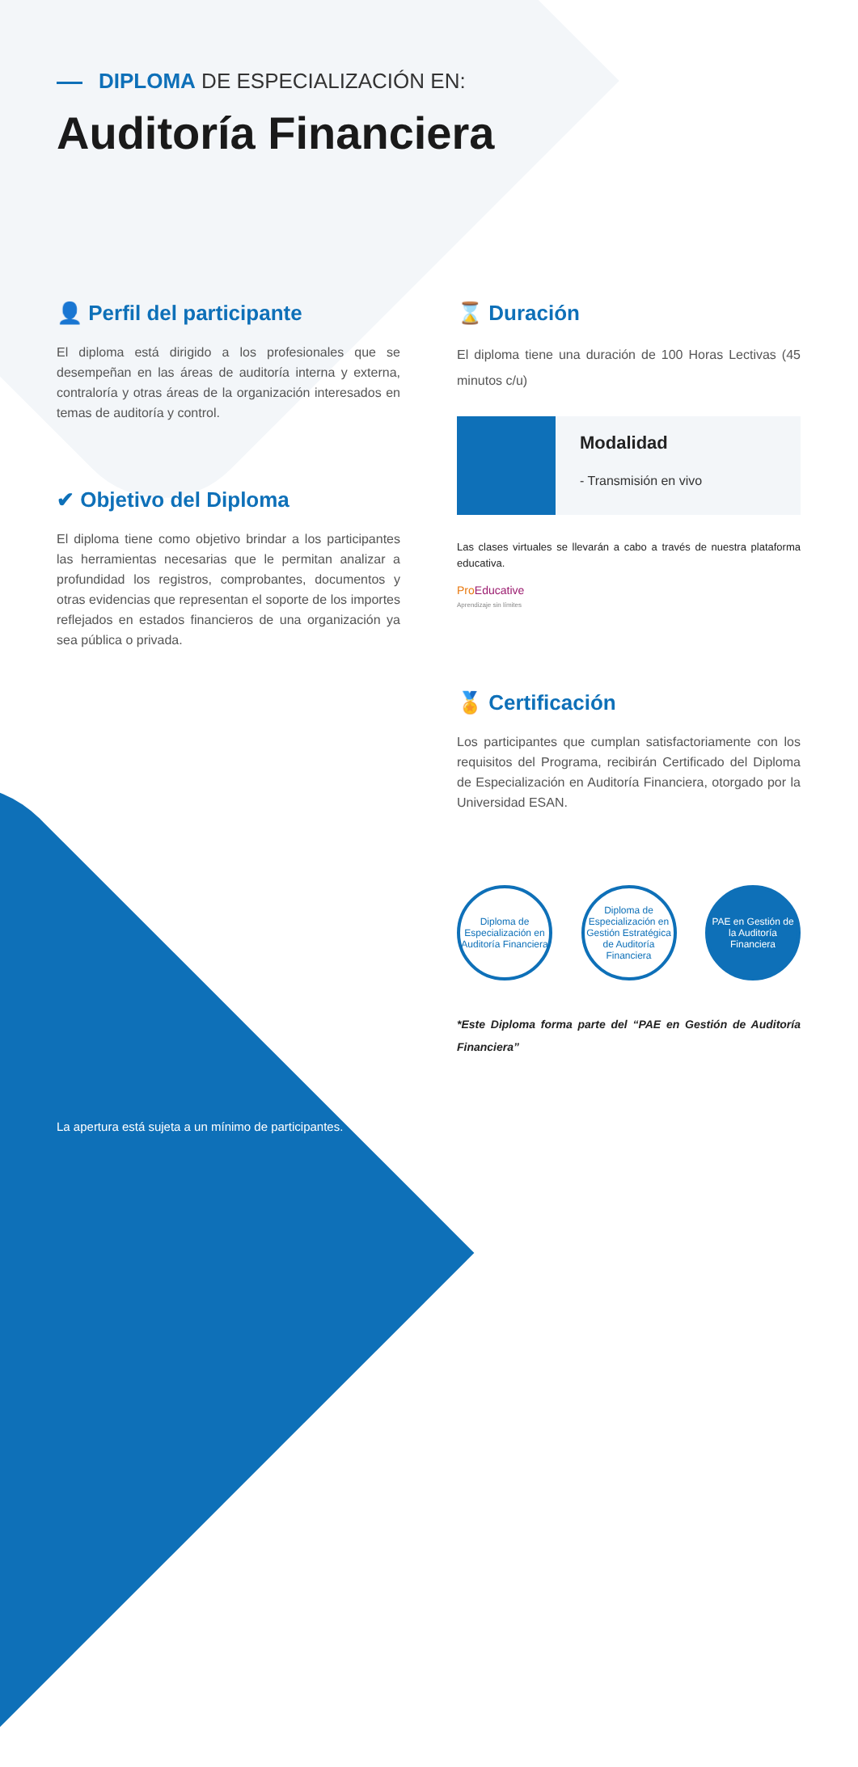DIPLOMA DE ESPECIALIZACIÓN EN:
Auditoría Financiera
👤 Perfil del participante
El diploma está dirigido a los profesionales que se desempeñan en las áreas de auditoría interna y externa, contraloría y otras áreas de la organización interesados en temas de auditoría y control.
✔ Objetivo del Diploma
El diploma tiene como objetivo brindar a los participantes las herramientas necesarias que le permitan analizar a profundidad los registros, comprobantes, documentos y otras evidencias que representan el soporte de los importes reflejados en estados financieros de una organización ya sea pública o privada.
⌛ Duración
El diploma tiene una duración de 100 Horas Lectivas (45 minutos c/u)
Modalidad
- Transmisión en vivo
Las clases virtuales se llevarán a cabo a través de nuestra plataforma educativa.
Pro Educative
Aprendizaje sin límites
🏅 Certificación
Los participantes que cumplan satisfactoriamente con los requisitos del Programa, recibirán Certificado del Diploma de Especialización en Auditoría Financiera, otorgado por la Universidad ESAN.
Diploma de Especialización en Auditoría Financiera
Diploma de Especialización en Gestión Estratégica de Auditoría Financiera
PAE en Gestión de la Auditoría Financiera
*Este Diploma forma parte del “PAE en Gestión de Auditoría Financiera”
La apertura está sujeta a un mínimo de participantes.